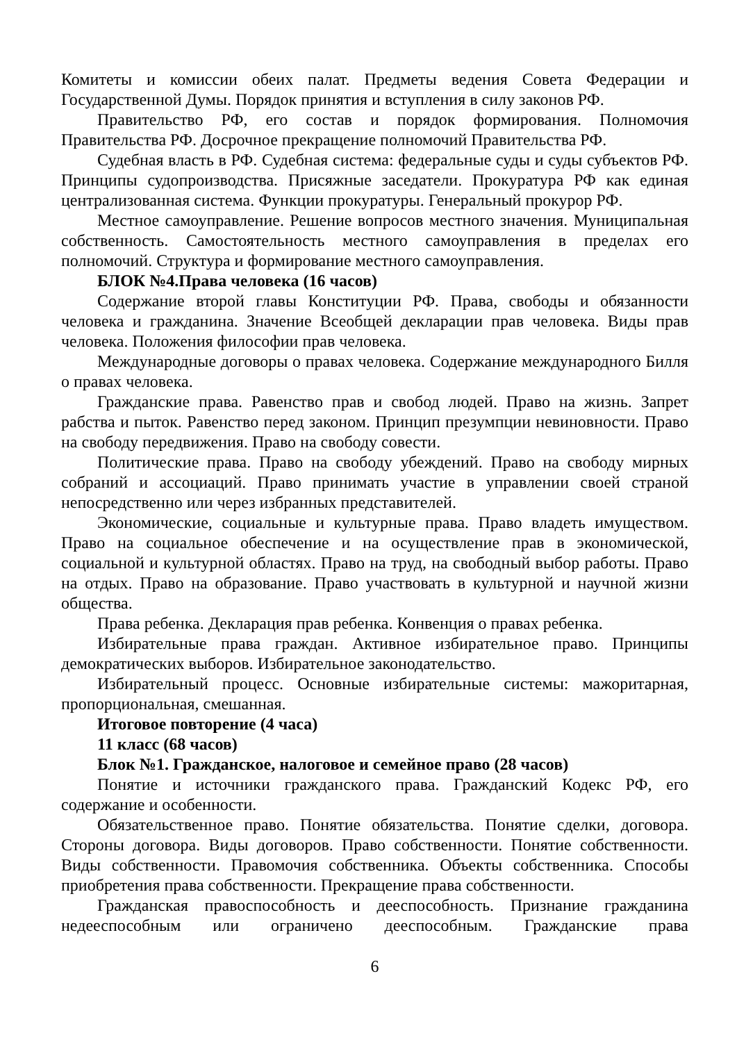Комитеты и комиссии обеих палат. Предметы ведения Совета Федерации и Государственной Думы. Порядок принятия и вступления в силу законов РФ.
Правительство РФ, его состав и порядок формирования. Полномочия Правительства РФ. Досрочное прекращение полномочий Правительства РФ.
Судебная власть в РФ. Судебная система: федеральные суды и суды субъектов РФ. Принципы судопроизводства. Присяжные заседатели. Прокуратура РФ как единая централизованная система. Функции прокуратуры. Генеральный прокурор РФ.
Местное самоуправление. Решение вопросов местного значения. Муниципальная собственность. Самостоятельность местного самоуправления в пределах его полномочий. Структура и формирование местного самоуправления.
БЛОК №4.Права человека (16 часов)
Содержание второй главы Конституции РФ. Права, свободы и обязанности человека и гражданина. Значение Всеобщей декларации прав человека. Виды прав человека. Положения философии прав человека.
Международные договоры о правах человека. Содержание международного Билля о правах человека.
Гражданские права. Равенство прав и свобод людей. Право на жизнь. Запрет рабства и пыток. Равенство перед законом. Принцип презумпции невиновности. Право на свободу передвижения. Право на свободу совести.
Политические права. Право на свободу убеждений. Право на свободу мирных собраний и ассоциаций. Право принимать участие в управлении своей страной непосредственно или через избранных представителей.
Экономические, социальные и культурные права. Право владеть имуществом. Право на социальное обеспечение и на осуществление прав в экономической, социальной и культурной областях. Право на труд, на свободный выбор работы. Право на отдых. Право на образование. Право участвовать в культурной и научной жизни общества.
Права ребенка. Декларация прав ребенка. Конвенция о правах ребенка.
Избирательные права граждан. Активное избирательное право. Принципы демократических выборов. Избирательное законодательство.
Избирательный процесс. Основные избирательные системы: мажоритарная, пропорциональная, смешанная.
Итоговое повторение (4 часа)
11 класс (68 часов)
Блок №1. Гражданское, налоговое и семейное право (28 часов)
Понятие и источники гражданского права. Гражданский Кодекс РФ, его содержание и особенности.
Обязательственное право. Понятие обязательства. Понятие сделки, договора. Стороны договора. Виды договоров. Право собственности. Понятие собственности. Виды собственности. Правомочия собственника. Объекты собственника. Способы приобретения права собственности. Прекращение права собственности.
Гражданская правоспособность и дееспособность. Признание гражданина недееспособным или ограничено дееспособным. Гражданские права
6